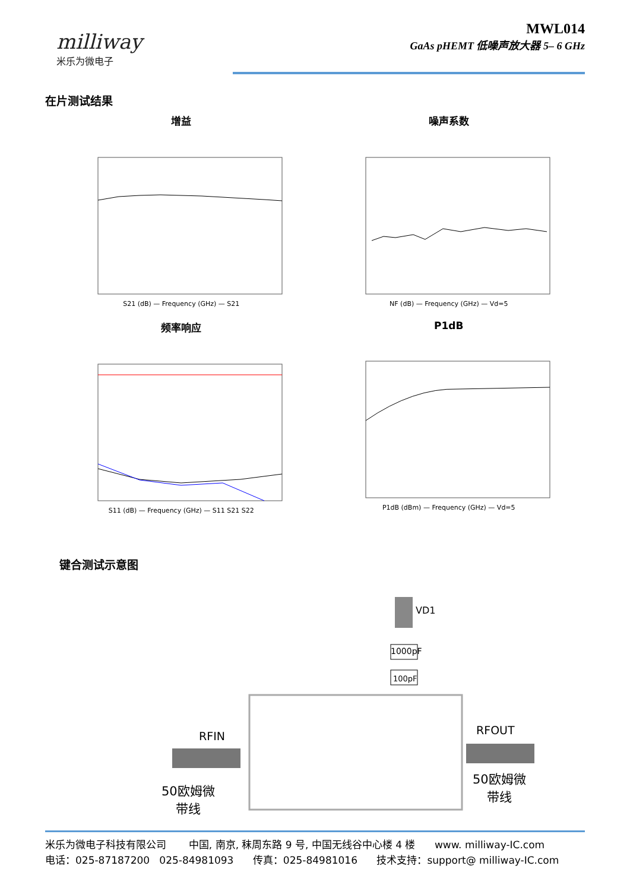milliway
米乐为微电子
MWL014
GaAs pHEMT 低噪声放大器 5– 6 GHz
在片测试结果
增益
S21 (dB) — Frequency (GHz) — S21
噪声系数
NF (dB) — Frequency (GHz) — Vd=5
频率响应
S11 (dB) — Frequency (GHz) — S11 S21 S22
P1dB
P1dB (dBm) — Frequency (GHz) — Vd=5
键合测试示意图
VD1
1000pF
100pF
RFIN RFOUT
50欧姆微
带线
50欧姆微
带线
米乐为微电子科技有限公司 中国, 南京, 秣周东路 9 号, 中国无线谷中心楼 4 楼 www. milliway-IC.com
电话：025-87187200 025-84981093 传真：025-84981016 技术支持：support@ milliway-IC.com